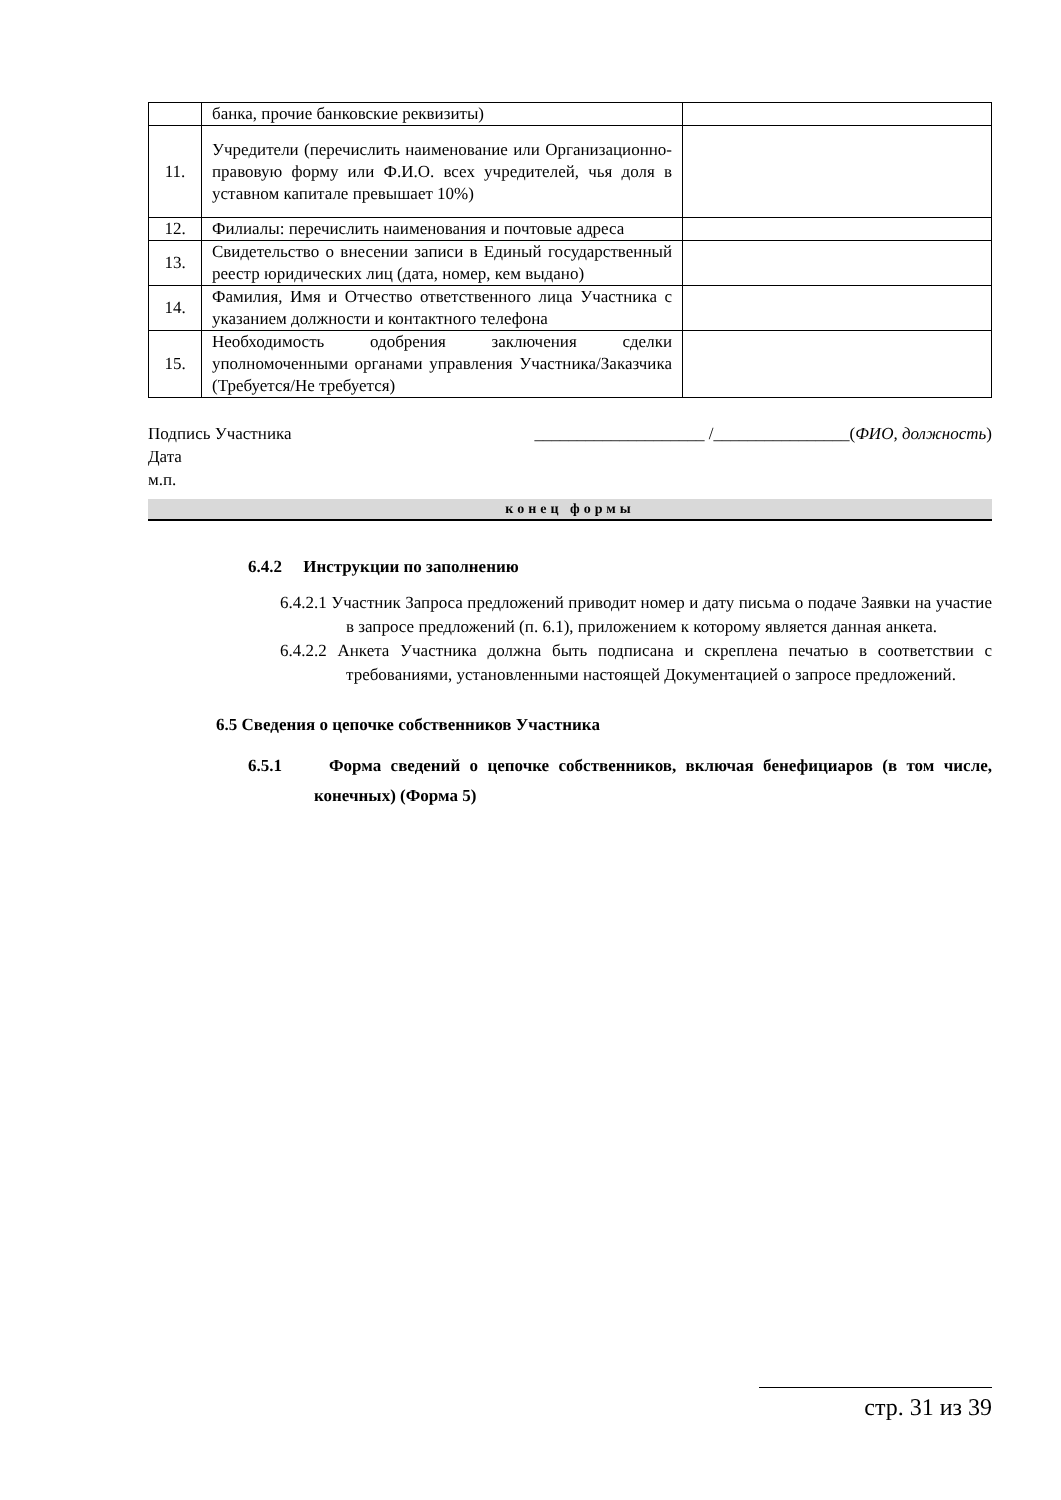| | банка, прочие банковские реквизиты) | |
| 11. | Учредители (перечислить наименование или Организационно-правовую форму или Ф.И.О. всех учредителей, чья доля в уставном капитале превышает 10%) | |
| 12. | Филиалы: перечислить наименования и почтовые адреса | |
| 13. | Свидетельство о внесении записи в Единый государственный реестр юридических лиц (дата, номер, кем выдано) | |
| 14. | Фамилия, Имя и Отчество ответственного лица Участника с указанием должности и контактного телефона | |
| 15. | Необходимость одобрения заключения сделки уполномоченными органами управления Участника/Заказчика (Требуется/Не требуется) | |
Подпись Участника ____________________ /________________(ФИО, должность)
Дата
м.п.
конец формы
6.4.2 Инструкции по заполнению
6.4.2.1 Участник Запроса предложений приводит номер и дату письма о подаче Заявки на участие в запросе предложений (п. 6.1), приложением к которому является данная анкета.
6.4.2.2 Анкета Участника должна быть подписана и скреплена печатью в соответствии с требованиями, установленными настоящей Документацией о запросе предложений.
6.5 Сведения о цепочке собственников Участника
6.5.1 Форма сведений о цепочке собственников, включая бенефициаров (в том числе, конечных) (Форма 5)
стр. 31 из 39